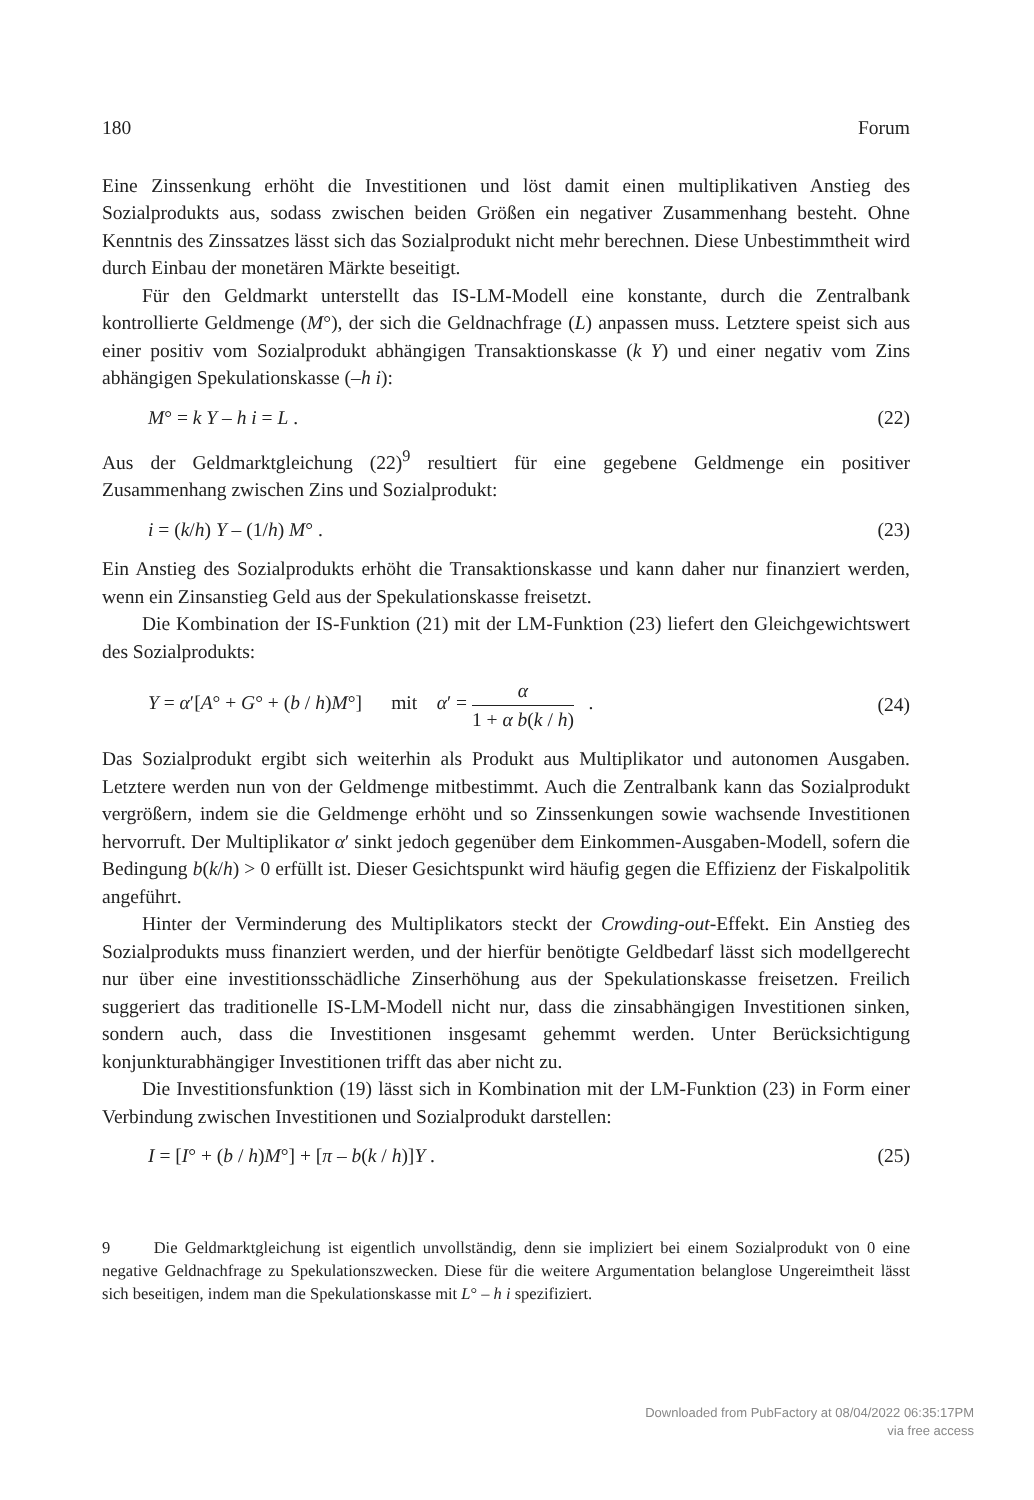180 Forum
Eine Zinssenkung erhöht die Investitionen und löst damit einen multiplikativen Anstieg des Sozialprodukts aus, sodass zwischen beiden Größen ein negativer Zusammenhang besteht. Ohne Kenntnis des Zinssatzes lässt sich das Sozialprodukt nicht mehr berechnen. Diese Unbestimmtheit wird durch Einbau der monetären Märkte beseitigt.
Für den Geldmarkt unterstellt das IS-LM-Modell eine konstante, durch die Zentralbank kontrollierte Geldmenge (M°), der sich die Geldnachfrage (L) anpassen muss. Letztere speist sich aus einer positiv vom Sozialprodukt abhängigen Transaktionskasse (k Y) und einer negativ vom Zins abhängigen Spekulationskasse (–h i):
M° = k Y – h i = L . (22)
Aus der Geldmarktgleichung (22)<sup>9</sup> resultiert für eine gegebene Geldmenge ein positiver Zusammenhang zwischen Zins und Sozialprodukt:
i = (k/h) Y – (1/h) M° . (23)
Ein Anstieg des Sozialprodukts erhöht die Transaktionskasse und kann daher nur finanziert werden, wenn ein Zinsanstieg Geld aus der Spekulationskasse freisetzt.
Die Kombination der IS-Funktion (21) mit der LM-Funktion (23) liefert den Gleichgewichtswert des Sozialprodukts:
Y = α′[A° + G° + (b / h)M°] mit α′ = α 1 + α b(k / h) . (24)
Das Sozialprodukt ergibt sich weiterhin als Produkt aus Multiplikator und autonomen Ausgaben. Letztere werden nun von der Geldmenge mitbestimmt. Auch die Zentralbank kann das Sozialprodukt vergrößern, indem sie die Geldmenge erhöht und so Zinssenkungen sowie wachsende Investitionen hervorruft. Der Multiplikator α′ sinkt jedoch gegenüber dem Einkommen-Ausgaben-Modell, sofern die Bedingung b(k/h) > 0 erfüllt ist. Dieser Gesichtspunkt wird häufig gegen die Effizienz der Fiskalpolitik angeführt.
Hinter der Verminderung des Multiplikators steckt der Crowding-out-Effekt. Ein Anstieg des Sozialprodukts muss finanziert werden, und der hierfür benötigte Geldbedarf lässt sich modellgerecht nur über eine investitionsschädliche Zinserhöhung aus der Spekulationskasse freisetzen. Freilich suggeriert das traditionelle IS-LM-Modell nicht nur, dass die zinsabhängigen Investitionen sinken, sondern auch, dass die Investitionen insgesamt gehemmt werden. Unter Berücksichtigung konjunkturabhängiger Investitionen trifft das aber nicht zu.
Die Investitionsfunktion (19) lässt sich in Kombination mit der LM-Funktion (23) in Form einer Verbindung zwischen Investitionen und Sozialprodukt darstellen:
I = [I° + (b / h)M°] + [π – b(k / h)]Y . (25)
9 Die Geldmarktgleichung ist eigentlich unvollständig, denn sie impliziert bei einem Sozialprodukt von 0 eine negative Geldnachfrage zu Spekulationszwecken. Diese für die weitere Argumentation belanglose Ungereimtheit lässt sich beseitigen, indem man die Spekulationskasse mit L° – h i spezifiziert.
Downloaded from PubFactory at 08/04/2022 06:35:17PM
via free access